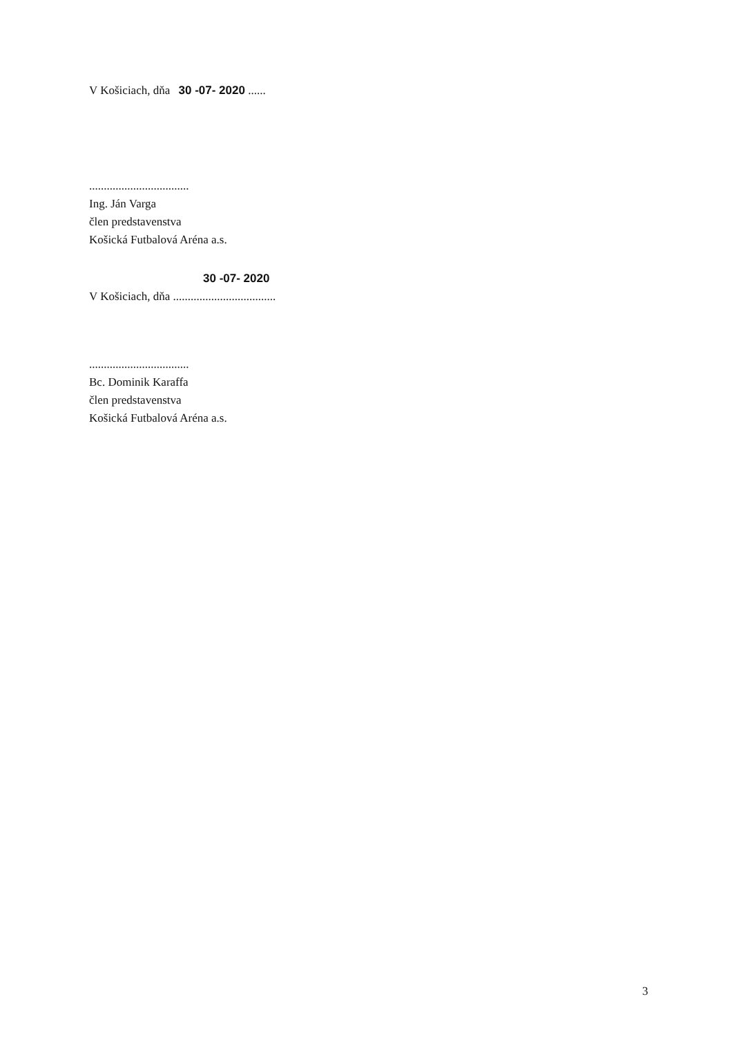V Košiciach, dňa 30 -07- 2020 ......
..................................
Ing. Ján Varga
člen predstavenstva
Košická Futbalová Aréna a.s.
30 -07- 2020
V Košiciach, dňa ...................................
..................................
Bc. Dominik Karaffa
člen predstavenstva
Košická Futbalová Aréna a.s.
3